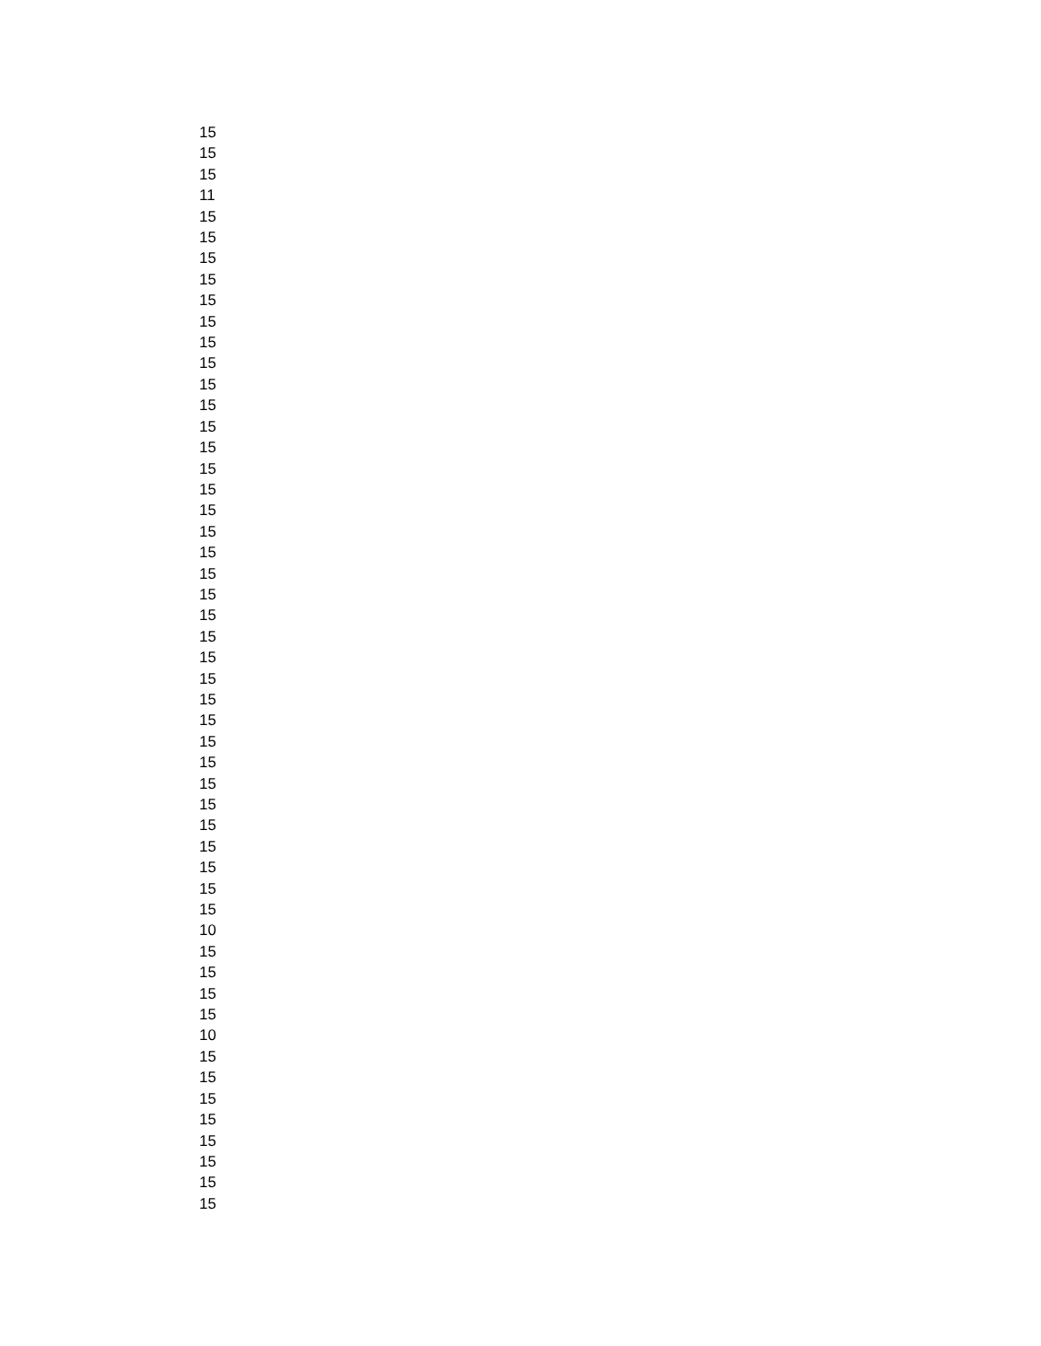| 15 |
| 15 |
| 15 |
| 11 |
| 15 |
| 15 |
| 15 |
| 15 |
| 15 |
| 15 |
| 15 |
| 15 |
| 15 |
| 15 |
| 15 |
| 15 |
| 15 |
| 15 |
| 15 |
| 15 |
| 15 |
| 15 |
| 15 |
| 15 |
| 15 |
| 15 |
| 15 |
| 15 |
| 15 |
| 15 |
| 15 |
| 15 |
| 15 |
| 15 |
| 15 |
| 15 |
| 15 |
| 15 |
| 10 |
| 15 |
| 15 |
| 15 |
| 15 |
| 10 |
| 15 |
| 15 |
| 15 |
| 15 |
| 15 |
| 15 |
| 15 |
| 15 |